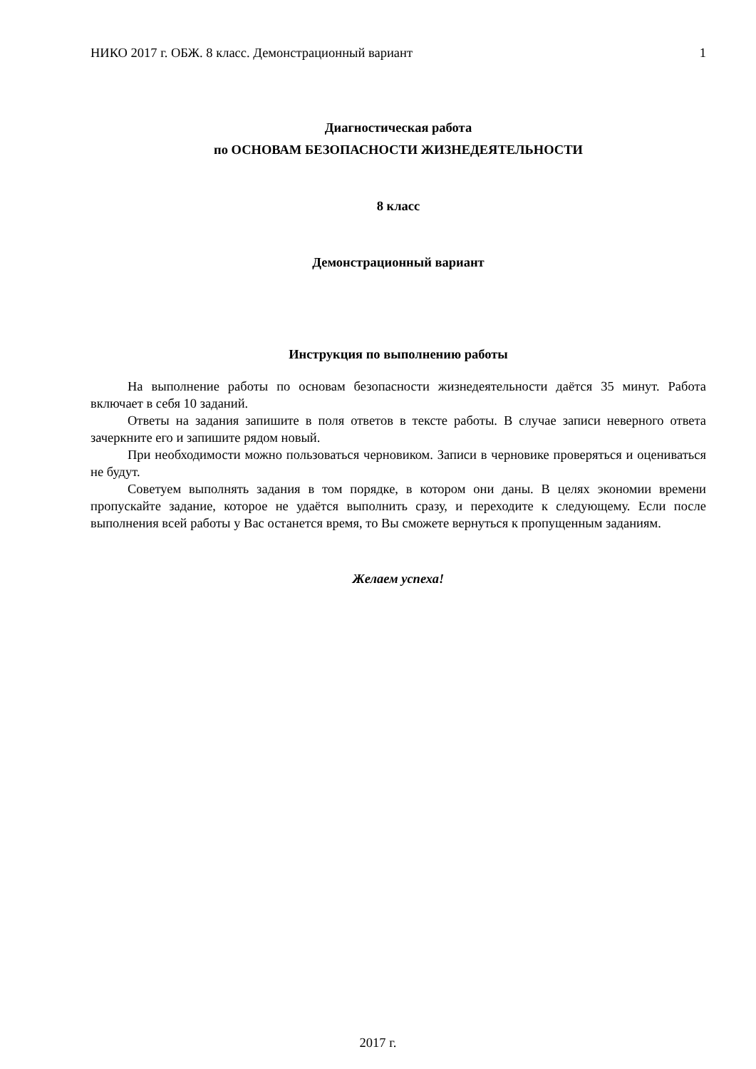НИКО 2017 г. ОБЖ. 8 класс. Демонстрационный вариант 1
Диагностическая работа
по ОСНОВАМ БЕЗОПАСНОСТИ ЖИЗНЕДЕЯТЕЛЬНОСТИ
8 класс
Демонстрационный вариант
Инструкция по выполнению работы
На выполнение работы по основам безопасности жизнедеятельности даётся 35 минут. Работа включает в себя 10 заданий.
Ответы на задания запишите в поля ответов в тексте работы. В случае записи неверного ответа зачеркните его и запишите рядом новый.
При необходимости можно пользоваться черновиком. Записи в черновике проверяться и оцениваться не будут.
Советуем выполнять задания в том порядке, в котором они даны. В целях экономии времени пропускайте задание, которое не удаётся выполнить сразу, и переходите к следующему. Если после выполнения всей работы у Вас останется время, то Вы сможете вернуться к пропущенным заданиям.
Желаем успеха!
2017 г.